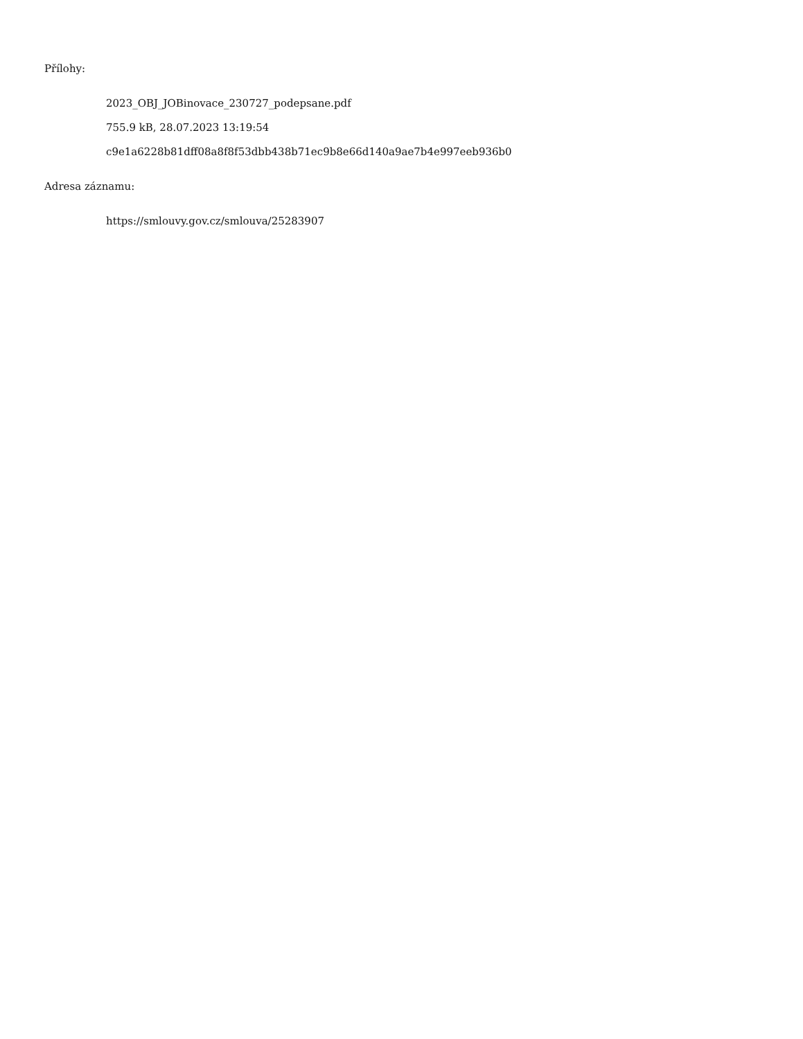Přílohy:
2023_OBJ_JOBinovace_230727_podepsane.pdf
755.9 kB, 28.07.2023 13:19:54
c9e1a6228b81dff08a8f8f53dbb438b71ec9b8e66d140a9ae7b4e997eeb936b0
Adresa záznamu:
https://smlouvy.gov.cz/smlouva/25283907